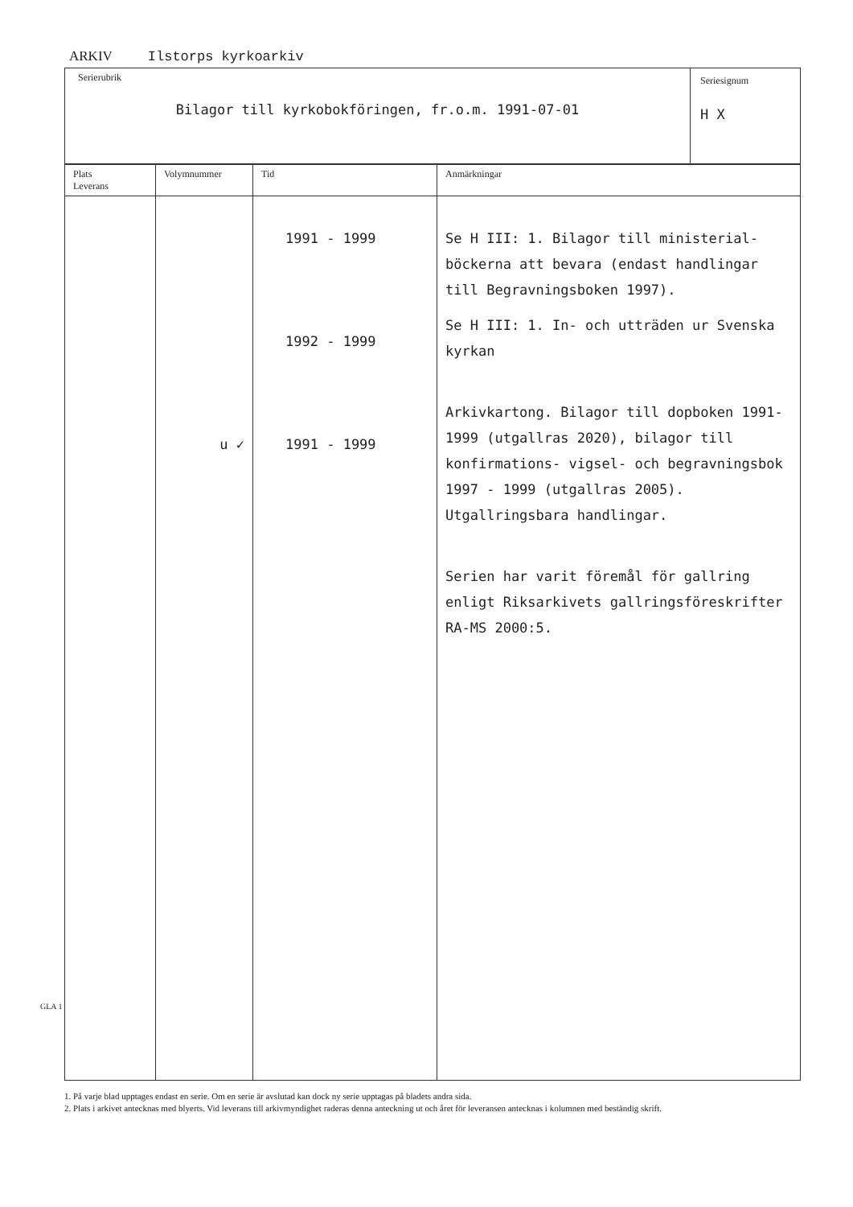ARKIV Ilstorps kyrkoarkiv
Serierubrik
Bilagor till kyrkobokföringen, fr.o.m. 1991-07-01
Seriesignum
H X
| Plats Leverans | Volymnummer | Tid | Anmärkningar |
| --- | --- | --- | --- |
| | u ✓ | 1991 - 1999 1992 - 1999 1991 - 1999 | Se H III: 1. Bilagor till ministerial-böckerna att bevara (endast handlingar till Begravningsboken 1997). Se H III: 1. In- och utträden ur Svenska kyrkan Arkivkartong. Bilagor till dopboken 1991-1999 (utgallras 2020), bilagor till konfirmations- vigsel- och begravningsbok 1997 - 1999 (utgallras 2005). Utgallringsbara handlingar. Serien har varit föremål för gallring enligt Riksarkivets gallringsföreskrifter RA-MS 2000:5. |
1. På varje blad upptages endast en serie. Om en serie är avslutad kan dock ny serie upptagas på bladets andra sida.
2. Plats i arkivet antecknas med blyerts. Vid leverans till arkivmyndighet raderas denna anteckning ut och året för leveransen antecknas i kolumnen med beständig skrift.
GLA 1